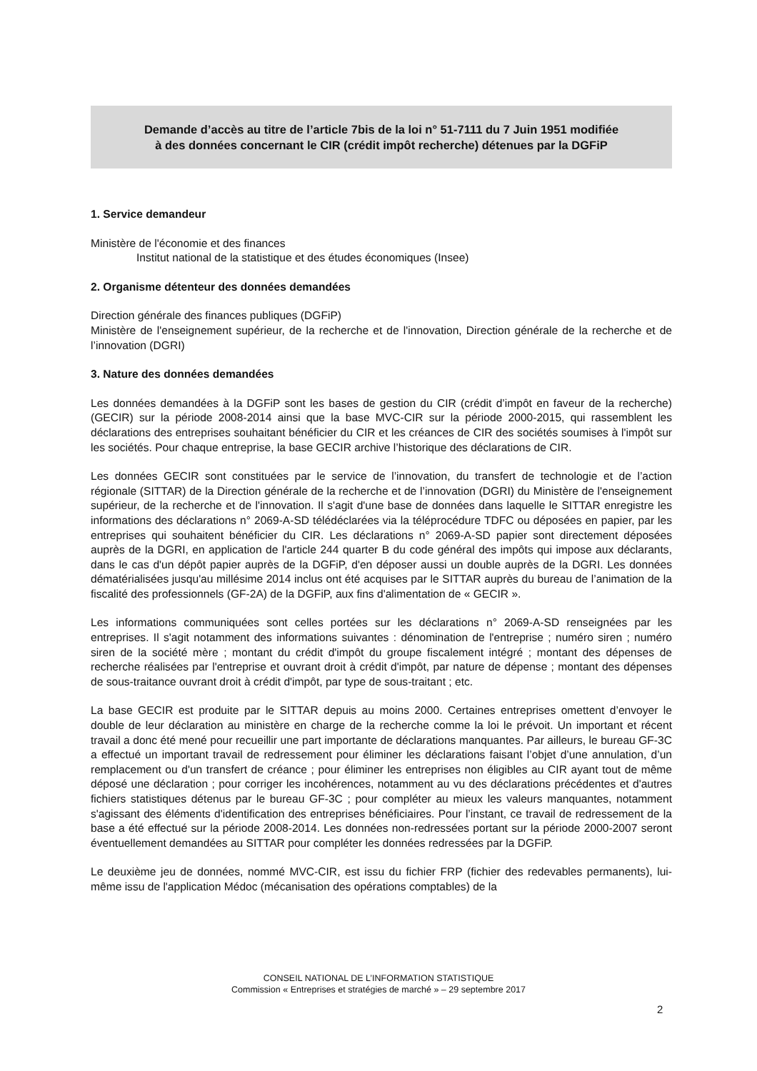Demande d’accès au titre de l’article 7bis de la loi n° 51-7111 du 7 Juin 1951 modifiée
à des données concernant le CIR (crédit impôt recherche) détenues par la DGFiP
1. Service demandeur
Ministère de l'économie et des finances
Institut national de la statistique et des études économiques (Insee)
2. Organisme détenteur des données demandées
Direction générale des finances publiques (DGFiP)
Ministère de l'enseignement supérieur, de la recherche et de l'innovation, Direction générale de la recherche et de l’innovation (DGRI)
3. Nature des données demandées
Les données demandées à la DGFiP sont les bases de gestion du CIR (crédit d’impôt en faveur de la recherche) (GECIR) sur la période 2008-2014 ainsi que la base MVC-CIR sur la période 2000-2015, qui rassemblent les déclarations des entreprises souhaitant bénéficier du CIR et les créances de CIR des sociétés soumises à l'impôt sur les sociétés. Pour chaque entreprise, la base GECIR archive l’historique des déclarations de CIR.
Les données GECIR sont constituées par le service de l’innovation, du transfert de technologie et de l’action régionale (SITTAR) de la Direction générale de la recherche et de l’innovation (DGRI) du Ministère de l'enseignement supérieur, de la recherche et de l'innovation. Il s'agit d'une base de données dans laquelle le SITTAR enregistre les informations des déclarations n° 2069-A-SD télédéclarées via la téléprocédure TDFC ou déposées en papier, par les entreprises qui souhaitent bénéficier du CIR. Les déclarations n° 2069-A-SD papier sont directement déposées auprès de la DGRI, en application de l'article 244 quarter B du code général des impôts qui impose aux déclarants, dans le cas d'un dépôt papier auprès de la DGFiP, d'en déposer aussi un double auprès de la DGRI. Les données dématérialisées jusqu'au millésime 2014 inclus ont été acquises par le SITTAR auprès du bureau de l’animation de la fiscalité des professionnels (GF-2A) de la DGFiP, aux fins d'alimentation de « GECIR ».
Les informations communiquées sont celles portées sur les déclarations n° 2069-A-SD renseignées par les entreprises. Il s'agit notamment des informations suivantes : dénomination de l'entreprise ; numéro siren ; numéro siren de la société mère ; montant du crédit d'impôt du groupe fiscalement intégré ; montant des dépenses de recherche réalisées par l'entreprise et ouvrant droit à crédit d'impôt, par nature de dépense ; montant des dépenses de sous-traitance ouvrant droit à crédit d'impôt, par type de sous-traitant ; etc.
La base GECIR est produite par le SITTAR depuis au moins 2000. Certaines entreprises omettent d’envoyer le double de leur déclaration au ministère en charge de la recherche comme la loi le prévoit. Un important et récent travail a donc été mené pour recueillir une part importante de déclarations manquantes. Par ailleurs, le bureau GF-3C a effectué un important travail de redressement pour éliminer les déclarations faisant l’objet d’une annulation, d’un remplacement ou d'un transfert de créance ; pour éliminer les entreprises non éligibles au CIR ayant tout de même déposé une déclaration ; pour corriger les incohérences, notamment au vu des déclarations précédentes et d'autres fichiers statistiques détenus par le bureau GF-3C ; pour compléter au mieux les valeurs manquantes, notamment s'agissant des éléments d'identification des entreprises bénéficiaires. Pour l’instant, ce travail de redressement de la base a été effectué sur la période 2008-2014. Les données non-redressées portant sur la période 2000-2007 seront éventuellement demandées au SITTAR pour compléter les données redressées par la DGFiP.
Le deuxième jeu de données, nommé MVC-CIR, est issu du fichier FRP (fichier des redevables permanents), lui-même issu de l'application Médoc (mécanisation des opérations comptables) de la
CONSEIL NATIONAL DE L’INFORMATION STATISTIQUE
Commission « Entreprises et stratégies de marché » – 29 septembre 2017
2